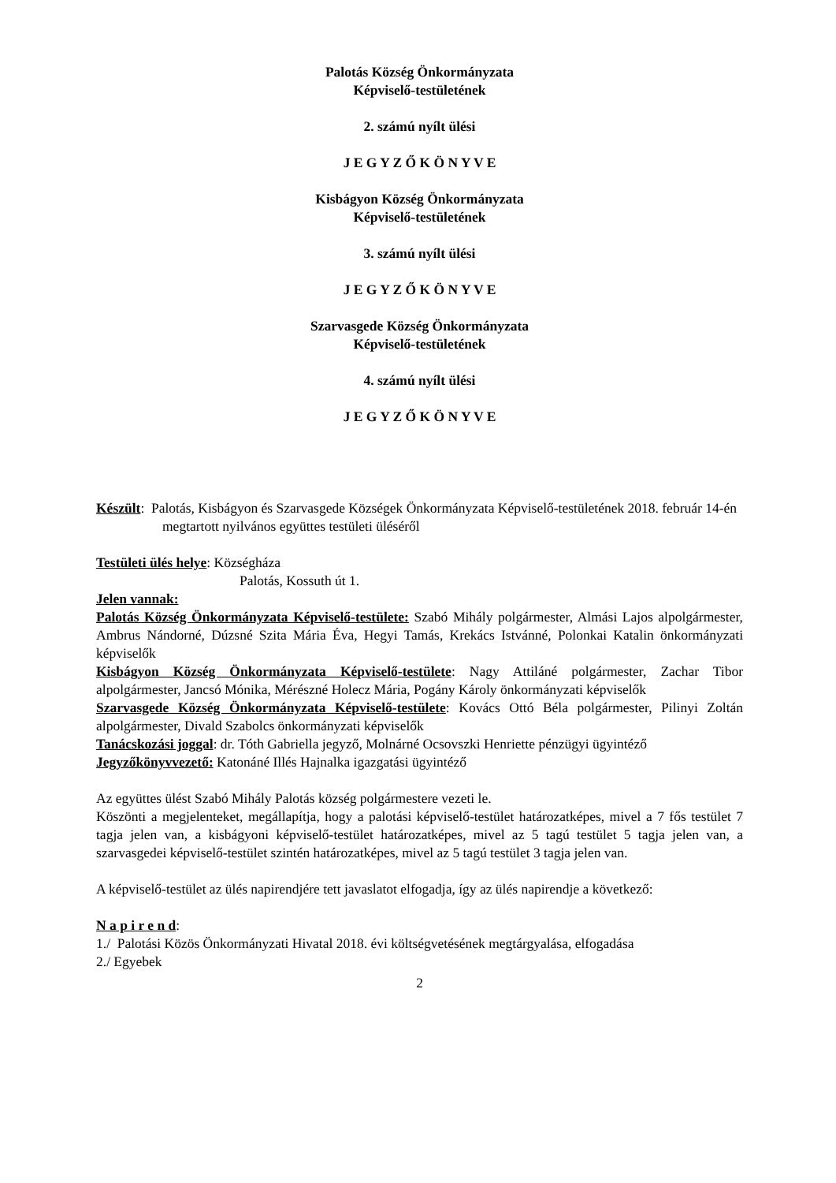Palotás Község Önkormányzata
Képviselő-testületének
2. számú nyílt ülési
J E G Y Z Ő K Ö N Y V E
Kisbágyon Község Önkormányzata
Képviselő-testületének
3. számú nyílt ülési
J E G Y Z Ő K Ö N Y V E
Szarvasgede Község Önkormányzata
Képviselő-testületének
4. számú nyílt ülési
J E G Y Z Ő K Ö N Y V E
Készült: Palotás, Kisbágyon és Szarvasgede Községek Önkormányzata Képviselő-testületének 2018. február 14-én megtartott nyilvános együttes testületi üléséről
Testületi ülés helye: Községháza
Palotás, Kossuth út 1.
Jelen vannak:
Palotás Község Önkormányzata Képviselő-testülete: Szabó Mihály polgármester, Almási Lajos alpolgármester, Ambrus Nándorné, Dúzsné Szita Mária Éva, Hegyi Tamás, Krekács Istvánné, Polonkai Katalin önkormányzati képviselők
Kisbágyon Község Önkormányzata Képviselő-testülete: Nagy Attiláné polgármester, Zachar Tibor alpolgármester, Jancsó Mónika, Mérészné Holecz Mária, Pogány Károly önkormányzati képviselők
Szarvasgede Község Önkormányzata Képviselő-testülete: Kovács Ottó Béla polgármester, Pilinyi Zoltán alpolgármester, Divald Szabolcs önkormányzati képviselők
Tanácskozási joggal: dr. Tóth Gabriella jegyző, Molnárné Ocsovszki Henriette pénzügyi ügyintéző
Jegyzőkönyvvezető: Katonáné Illés Hajnalka igazgatási ügyintéző
Az együttes ülést Szabó Mihály Palotás község polgármestere vezeti le.
Köszönti a megjelenteket, megállapítja, hogy a palotási képviselő-testület határozatképes, mivel a 7 fős testület 7 tagja jelen van, a kisbágyoni képviselő-testület határozatképes, mivel az 5 tagú testület 5 tagja jelen van, a szarvasgedei képviselő-testület szintén határozatképes, mivel az 5 tagú testület 3 tagja jelen van.
A képviselő-testület az ülés napirendjére tett javaslatot elfogadja, így az ülés napirendje a következő:
N a p i r e n d:
1./ Palotási Közös Önkormányzati Hivatal 2018. évi költségvetésének megtárgyalása, elfogadása
2./ Egyebek
2